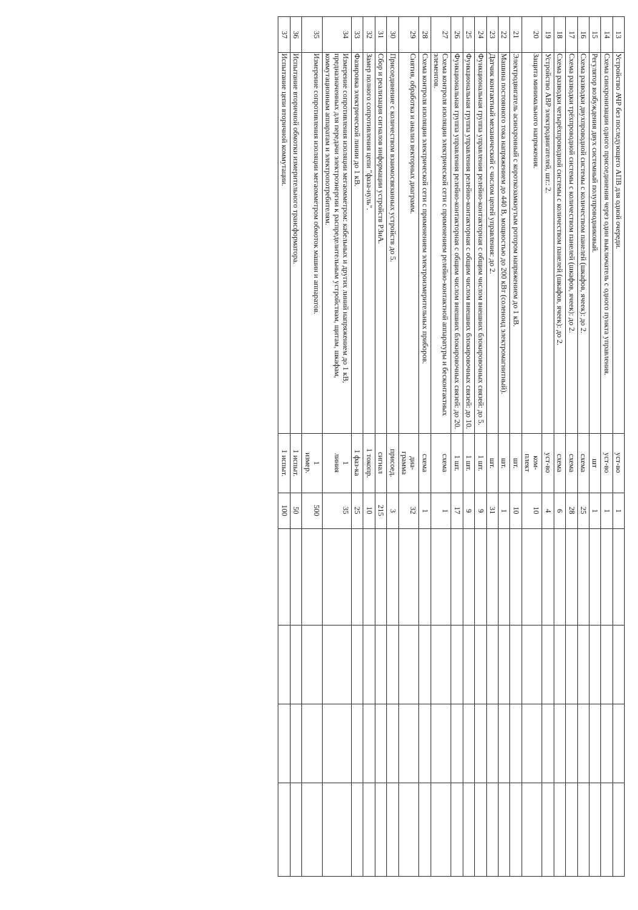| 13 | Устройство АЧР без последующего АПВ для одной очереди. | уст-во | 1 | | | | |
| 14 | Схема синхронизации одного присоединения через один выключатель с одного пункта управления. | уст-во | 1 | | | | |
| 15 | Регулятор возбуждения двух системный полупроводниковый. | шт | 1 | | | | |
| 16 | Схема разводки двухпроводной системы с количеством панелей (шкафов, ячеек): до 2. | схема | 25 | | | | |
| 17 | Схема разводки трёхпроводной системы с количеством панелей (шкафов, ячеек): до 2. | схема | 28 | | | | |
| 18 | Схема разводки четырёхпроводной системы с количеством панелей (шкафов, ячеек): до 2. | схема | 6 | | | | |
| 19 | Устройство АВР электродвигателей, шт.: 2. | уст-во | 4 | | | | |
| 20 | Защита минимального напряжения. | ком- плект | 10 | | | | |
| 21 | Электродвигатель асинхронный с короткозамкнутым ротором напряжением до 1 кВ. | шт. | 10 | | | | |
| 22 | Машина постоянного тока напряжением до 440 В, мощностью до 200 кВт (соленоид электромагнитный). | шт. | 1 | | | | |
| 23 | Датчик контактный механический с числом цепей управления: до 2. | шт. | 31 | | | | |
| 24 | Функциональная группа управления релейно-контакторная с общим числом внешних блокировочных связей: до 5. | 1 шт. | 9 | | | | |
| 25 | Функциональная группа управления релейно-контакторная с общим числом внешних блокировочных связей: до 10. | 1 шт. | 9 | | | | |
| 26 | Функциональная группа управления релейно-контакторная с общим числом внешних блокировочных связей: до 20. | 1 шт. | 17 | | | | |
| 27 | Схема контроля изоляции электрической сети с применением релейно-контактной аппаратуры и бесконтактных элементов. | схема | 1 | | | | |
| 28 | Схема контроля изоляции электрической сети с применением электроизмерительных приборов. | схема | 1 | | | | |
| 29 | Снятия, обработка и анализ векторных диаграмм. | диа- грамма | 32 | | | | |
| 30 | Присоединение с количеством взаимосвязанных устройств до 5. | присоед. | 3 | | | | |
| 31 | Сбор и реализация сигналов информации устройств РЗиА. | сигнал | 215 | | | | |
| 32 | Замер полного сопротивления цепи "фаза-нуль". | 1 токопр. | 10 | | | | |
| 33 | Фазировка электрической линии до 1 кВ. | 1 фаз-ка | 25 | | | | |
| 34 | Измерение сопротивления изоляции мегаомметром: кабельных и других линий напряжением до 1 кВ, предназначенных для передачи электроэнергии к распределительным устройствам, щитам, шкафам, коммутационным аппаратам и электропотребителям. | 1 линия | 35 | | | | |
| 35 | Измерение сопротивления изоляции мегаомметром обмоток машин и аппаратов. | 1 измер. | 500 | | | | |
| 36 | Испытание вторичной обмотки измерительного трансформатора. | 1 испыт. | 50 | | | | |
| 37 | Испытание цепи вторичной коммутации. | 1 испыт. | 100 | | | | |